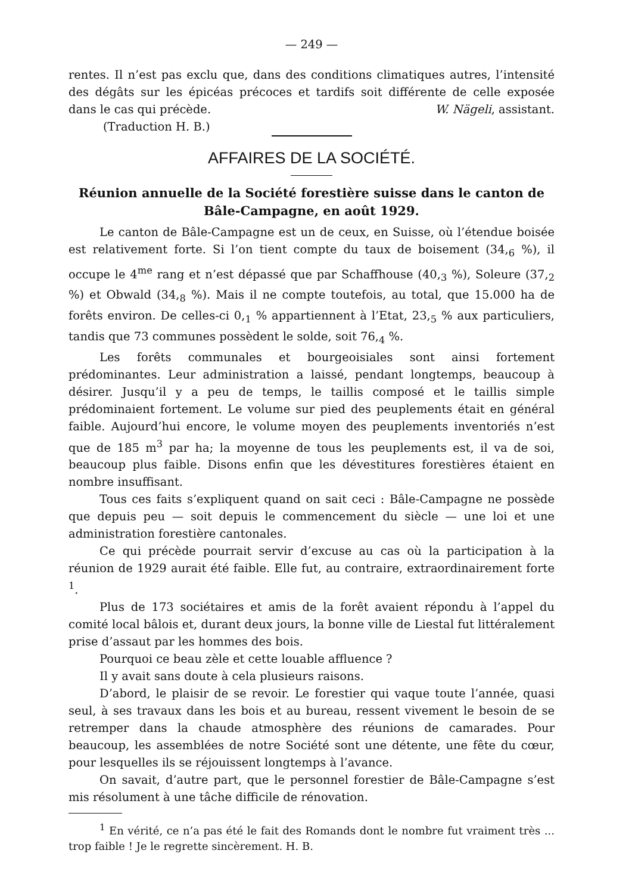— 249 —
rentes. Il n’est pas exclu que, dans des conditions climatiques autres, l’intensité des dégâts sur les épicéas précoces et tardifs soit différente de celle exposée dans le cas qui précède. W. Nägeli, assistant.
(Traduction H. B.)
AFFAIRES DE LA SOCIÉTÉ.
Réunion annuelle de la Société forestière suisse dans le canton de Bâle-Campagne, en août 1929.
Le canton de Bâle-Campagne est un de ceux, en Suisse, où l’étendue boisée est relativement forte. Si l’on tient compte du taux de boisement (34,<sub>6</sub> %), il occupe le 4<sup>me</sup> rang et n’est dépassé que par Schaffhouse (40,<sub>3</sub> %), Soleure (37,<sub>2</sub> %) et Obwald (34,<sub>8</sub> %). Mais il ne compte toutefois, au total, que 15.000 ha de forêts environ. De celles-ci 0,<sub>1</sub> % appartiennent à l’Etat, 23,<sub>5</sub> % aux particuliers, tandis que 73 communes possèdent le solde, soit 76,<sub>4</sub> %.
Les forêts communales et bourgeoisiales sont ainsi fortement prédominantes. Leur administration a laissé, pendant longtemps, beaucoup à désirer. Jusqu’il y a peu de temps, le taillis composé et le taillis simple prédominaient fortement. Le volume sur pied des peuplements était en général faible. Aujourd’hui encore, le volume moyen des peuplements inventoriés n’est que de 185 m<sup>3</sup> par ha; la moyenne de tous les peuplements est, il va de soi, beaucoup plus faible. Disons enfin que les dévestitures forestières étaient en nombre insuffisant.
Tous ces faits s’expliquent quand on sait ceci : Bâle-Campagne ne possède que depuis peu — soit depuis le commencement du siècle — une loi et une administration forestière cantonales.
Ce qui précède pourrait servir d’excuse au cas où la participation à la réunion de 1929 aurait été faible. Elle fut, au contraire, extraordinairement forte <sup>1</sup>.
Plus de 173 sociétaires et amis de la forêt avaient répondu à l’appel du comité local bâlois et, durant deux jours, la bonne ville de Liestal fut littéralement prise d’assaut par les hommes des bois.
Pourquoi ce beau zèle et cette louable affluence ?
Il y avait sans doute à cela plusieurs raisons.
D’abord, le plaisir de se revoir. Le forestier qui vaque toute l’année, quasi seul, à ses travaux dans les bois et au bureau, ressent vivement le besoin de se retremper dans la chaude atmosphère des réunions de camarades. Pour beaucoup, les assemblées de notre Société sont une détente, une fête du cœur, pour lesquelles ils se réjouissent longtemps à l’avance.
On savait, d’autre part, que le personnel forestier de Bâle-Campagne s’est mis résolument à une tâche difficile de rénovation.
<sup>1</sup> En vérité, ce n’a pas été le fait des Romands dont le nombre fut vraiment très ... trop faible ! Je le regrette sincèrement. H. B.